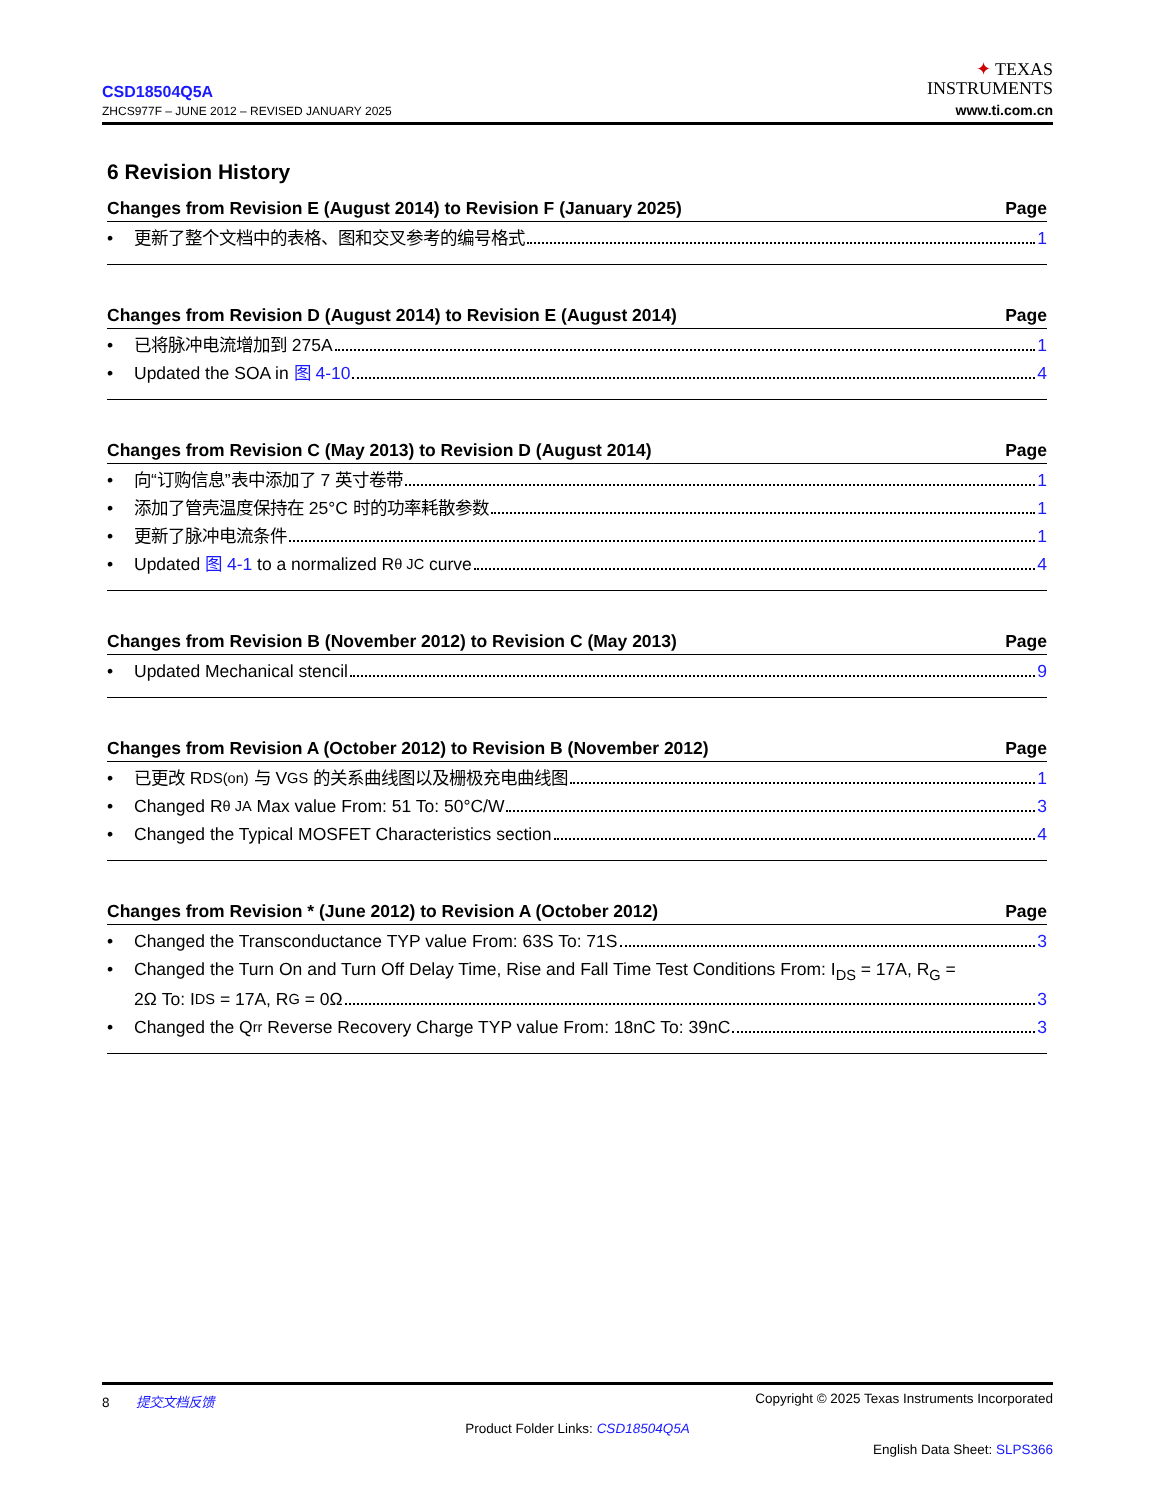CSD18504Q5A
ZHCS977F – JUNE 2012 – REVISED JANUARY 2025
✦ TEXAS
INSTRUMENTS
www.ti.com.cn
6 Revision History
Changes from Revision E (August 2014) to Revision F (January 2025) Page
• 更新了整个文档中的表格、图和交叉参考的编号格式 1
Changes from Revision D (August 2014) to Revision E (August 2014) Page
• 已将脉冲电流增加到 275A 1
• Updated the SOA in 图 4-10 4
Changes from Revision C (May 2013) to Revision D (August 2014) Page
• 向“订购信息”表中添加了 7 英寸卷带 1
• 添加了管壳温度保持在 25°C 时的功率耗散参数 1
• 更新了脉冲电流条件 1
• Updated 图 4-1 to a normalized R<sub>θ JC</sub> curve 4
Changes from Revision B (November 2012) to Revision C (May 2013) Page
• Updated Mechanical stencil 9
Changes from Revision A (October 2012) to Revision B (November 2012) Page
• 已更改 R<sub>DS(on)</sub> 与 V<sub>GS</sub> 的关系曲线图以及栅极充电曲线图 1
• Changed R<sub>θ JA</sub> Max value From: 51 To: 50°C/W 3
• Changed the Typical MOSFET Characteristics section 4
Changes from Revision * (June 2012) to Revision A (October 2012) Page
• Changed the Transconductance TYP value From: 63S To: 71S 3
• Changed the Turn On and Turn Off Delay Time, Rise and Fall Time Test Conditions From: I<sub>DS</sub> = 17A, R<sub>G</sub> =
2Ω To: I<sub>DS</sub> = 17A, R<sub>G</sub> = 0Ω 3
• Changed the Q<sub>rr</sub> Reverse Recovery Charge TYP value From: 18nC To: 39nC 3
8 提交文档反馈 Copyright © 2025 Texas Instruments Incorporated
Product Folder Links: CSD18504Q5A
English Data Sheet: SLPS366